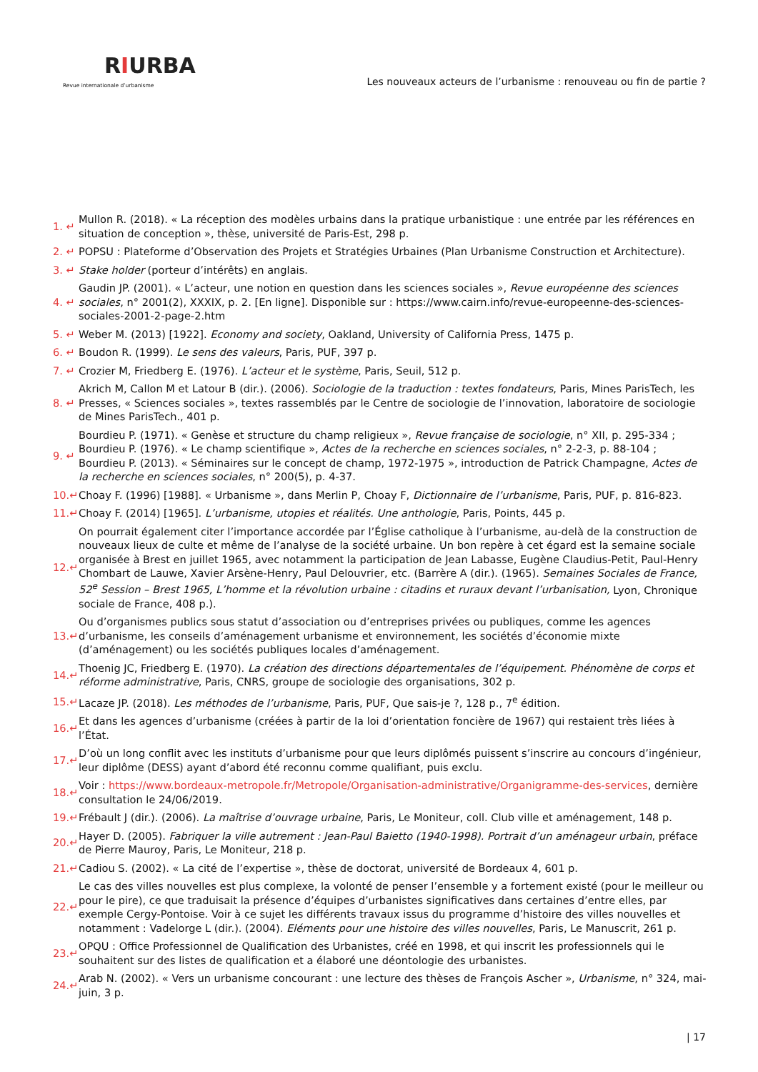RIURBA
Revue internationale d’urbanisme
Les nouveaux acteurs de l’urbanisme : renouveau ou fin de partie ?
| 1. ↵ | Mullon R. (2018). « La réception des modèles urbains dans la pratique urbanistique : une entrée par les références en situation de conception », thèse, université de Paris-Est, 298 p. |
| 2. ↵ | POPSU : Plateforme d’Observation des Projets et Stratégies Urbaines (Plan Urbanisme Construction et Architecture). |
| 3. ↵ | Stake holder (porteur d’intérêts) en anglais. |
| 4. ↵ | Gaudin JP. (2001). « L’acteur, une notion en question dans les sciences sociales », Revue européenne des sciences sociales , n° 2001(2), XXXIX, p. 2. [En ligne]. Disponible sur : https://www.cairn.info/revue-europeenne-des-sciences-sociales-2001-2-page-2.htm |
| 5. ↵ | Weber M. (2013) [1922]. Economy and society , Oakland, University of California Press, 1475 p. |
| 6. ↵ | Boudon R. (1999). Le sens des valeurs , Paris, PUF, 397 p. |
| 7. ↵ | Crozier M, Friedberg E. (1976). L’acteur et le système , Paris, Seuil, 512 p. |
| 8. ↵ | Akrich M, Callon M et Latour B (dir.). (2006). Sociologie de la traduction : textes fondateurs , Paris, Mines ParisTech, les Presses, « Sciences sociales », textes rassemblés par le Centre de sociologie de l’innovation, laboratoire de sociologie de Mines ParisTech., 401 p. |
| 9. ↵ | Bourdieu P. (1971). « Genèse et structure du champ religieux », Revue française de sociologie , n° XII, p. 295-334 ; Bourdieu P. (1976). « Le champ scientifique », Actes de la recherche en sciences sociales , n° 2-2-3, p. 88-104 ; Bourdieu P. (2013). « Séminaires sur le concept de champ, 1972-1975 », introduction de Patrick Champagne, Actes de la recherche en sciences sociales , n° 200(5), p. 4-37. |
| 10.↵ | Choay F. (1996) [1988]. « Urbanisme », dans Merlin P, Choay F, Dictionnaire de l’urbanisme , Paris, PUF, p. 816-823. |
| 11.↵ | Choay F. (2014) [1965]. L’urbanisme, utopies et réalités. Une anthologie , Paris, Points, 445 p. |
| 12.↵ | On pourrait également citer l’importance accordée par l’Église catholique à l’urbanisme, au-delà de la construction de nouveaux lieux de culte et même de l’analyse de la société urbaine. Un bon repère à cet égard est la semaine sociale organisée à Brest en juillet 1965, avec notamment la participation de Jean Labasse, Eugène Claudius-Petit, Paul-Henry Chombart de Lauwe, Xavier Arsène-Henry, Paul Delouvrier, etc. (Barrère A (dir.). (1965). Semaines Sociales de France, 52<sup>e</sup> Session – Brest 1965, L’homme et la révolution urbaine : citadins et ruraux devant l’urbanisation, Lyon, Chronique sociale de France, 408 p.). |
| 13.↵ | Ou d’organismes publics sous statut d’association ou d’entreprises privées ou publiques, comme les agences d’urbanisme, les conseils d’aménagement urbanisme et environnement, les sociétés d’économie mixte (d’aménagement) ou les sociétés publiques locales d’aménagement. |
| 14.↵ | Thoenig JC, Friedberg E. (1970). La création des directions départementales de l’équipement. Phénomène de corps et réforme administrative , Paris, CNRS, groupe de sociologie des organisations, 302 p. |
| 15.↵ | Lacaze JP. (2018). Les méthodes de l’urbanisme , Paris, PUF, Que sais-je ?, 128 p., 7<sup>e</sup> édition. |
| 16.↵ | Et dans les agences d’urbanisme (créées à partir de la loi d’orientation foncière de 1967) qui restaient très liées à l’État. |
| 17.↵ | D’où un long conflit avec les instituts d’urbanisme pour que leurs diplômés puissent s’inscrire au concours d’ingénieur, leur diplôme (DESS) ayant d’abord été reconnu comme qualifiant, puis exclu. |
| 18.↵ | Voir : https://www.bordeaux-metropole.fr/Metropole/Organisation-administrative/Organigramme-des-services , dernière consultation le 24/06/2019. |
| 19.↵ | Frébault J (dir.). (2006). La maîtrise d’ouvrage urbaine , Paris, Le Moniteur, coll. Club ville et aménagement, 148 p. |
| 20.↵ | Hayer D. (2005). Fabriquer la ville autrement : Jean-Paul Baietto (1940-1998). Portrait d’un aménageur urbain , préface de Pierre Mauroy, Paris, Le Moniteur, 218 p. |
| 21.↵ | Cadiou S. (2002). « La cité de l’expertise », thèse de doctorat, université de Bordeaux 4, 601 p. |
| 22.↵ | Le cas des villes nouvelles est plus complexe, la volonté de penser l’ensemble y a fortement existé (pour le meilleur ou pour le pire), ce que traduisait la présence d’équipes d’urbanistes significatives dans certaines d’entre elles, par exemple Cergy-Pontoise. Voir à ce sujet les différents travaux issus du programme d’histoire des villes nouvelles et notamment : Vadelorge L (dir.). (2004). Eléments pour une histoire des villes nouvelles , Paris, Le Manuscrit, 261 p. |
| 23.↵ | OPQU : Office Professionnel de Qualification des Urbanistes, créé en 1998, et qui inscrit les professionnels qui le souhaitent sur des listes de qualification et a élaboré une déontologie des urbanistes. |
| 24.↵ | Arab N. (2002). « Vers un urbanisme concourant : une lecture des thèses de François Ascher », Urbanisme , n° 324, mai-juin, 3 p. |
| 17